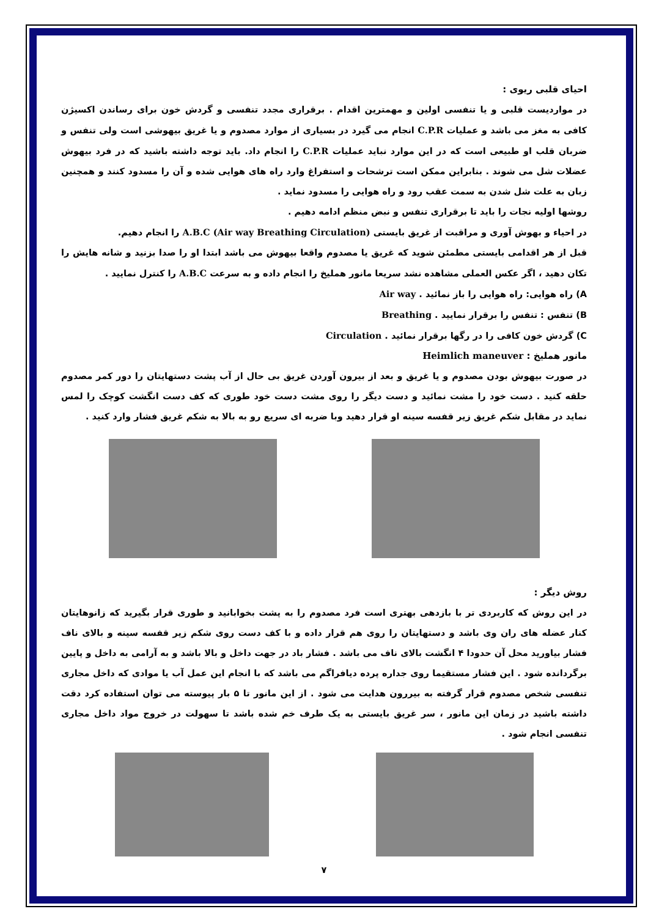احیای قلبی ریوی :
در مواردیست قلبی و یا تنفسی اولین و مهمترین اقدام . برقراری مجدد تنفسی و گردش خون برای رساندن اکسیژن کافی به مغز می باشد و عملیات C.P.R انجام می گیرد در بسیاری از موارد مصدوم و یا غریق بیهوشی است ولی تنفس و ضربان قلب او طبیعی است که در این موارد نباید عملیات C.P.R را انجام داد. باید توجه داشته باشید که در فرد بیهوش عضلات شل می شوند . بنابراین ممکن است ترشحات و استفراغ وارد راه های هوایی شده و آن را مسدود کنند و همچنین زبان به علت شل شدن به سمت عقب رود و راه هوایی را مسدود نماید .
روشها اولیه نجات را باید تا برقراری تنفس و نبض منظم ادامه دهیم .
در احیاء و بهوش آوری و مراقبت از غریق بایستی A.B.C (Air way Breathing Circulation) را انجام دهیم.
قبل از هر اقدامی بایستی مطمئن شوید که غریق یا مصدوم واقعا بیهوش می باشد ابتدا او را صدا بزنید و شانه هایش را تکان دهید ، اگر عکس العملی مشاهده نشد سریعا مانور هملیخ را انجام داده و به سرعت A.B.C را کنترل نمایید .
A) راه هوایی: راه هوایی را باز نمائید . Air way
B) تنفس : تنفس را برقرار نمایید . Breathing
C) گردش خون کافی را در رگها برقرار نمائید . Circulation
مانور هملیخ : Heimlich maneuver
در صورت بیهوش بودن مصدوم و یا غریق و بعد از بیرون آوردن غریق بی حال از آب پشت دستهایتان را دور کمر مصدوم حلقه کنید . دست خود را مشت نمائید و دست دیگر را روی مشت دست خود طوری که کف دست انگشت کوچک را لمس نماید در مقابل شکم غریق زیر قفسه سینه او قرار دهید وبا ضربه ای سریع رو به بالا به شکم غریق فشار وارد کنید .
روش دیگر :
در این روش که کاربردی تر با بازدهی بهتری است فرد مصدوم را به پشت بخوابانید و طوری قرار بگیرید که زانوهایتان کنار عضله های ران وی باشد و دستهایتان را روی هم قرار داده و با کف دست روی شکم زیر قفسه سینه و بالای ناف فشار بیاورید محل آن حدودا ۴ انگشت بالای ناف می باشد . فشار باد در جهت داخل و بالا باشد و به آرامی به داخل و پایین برگردانده شود . این فشار مستقیما روی جداره پرده دیافراگم می باشد که با انجام این عمل آب یا موادی که داخل مجاری تنفسی شخص مصدوم قرار گرفته به بیررون هدایت می شود . از این مانور تا ۵ بار پیوسته می توان استفاده کرد دقت داشته باشید در زمان این مانور ، سر غریق بایستی به یک طرف خم شده باشد تا سهولت در خروج مواد داخل مجاری تنفسی انجام شود .
۷